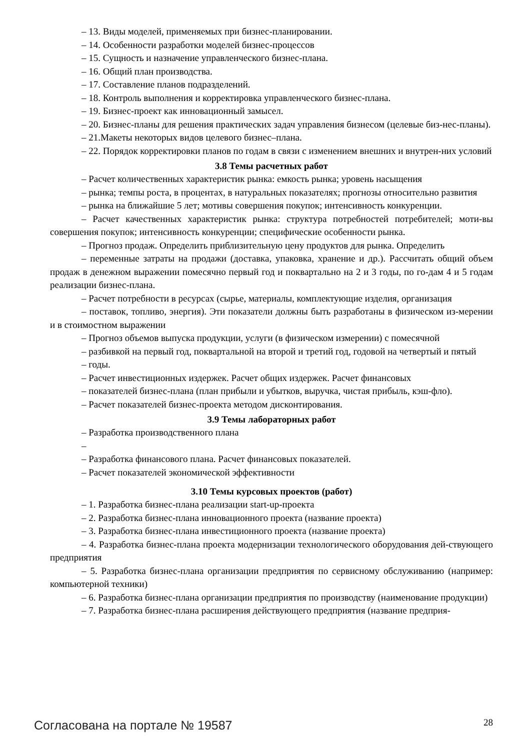– 13. Виды моделей, применяемых при бизнес-планировании.
– 14. Особенности разработки моделей бизнес-процессов
– 15. Сущность и назначение управленческого бизнес-плана.
– 16. Общий план производства.
– 17. Составление планов подразделений.
– 18. Контроль выполнения и корректировка управленческого бизнес-плана.
– 19. Бизнес-проект как инновационный замысел.
– 20. Бизнес-планы для решения практических задач управления бизнесом (целевые биз-нес-планы).
– 21.Макеты некоторых видов целевого бизнес–плана.
– 22. Порядок корректировки планов по годам в связи с изменением внешних и внутрен-них условий
3.8 Темы расчетных работ
– Расчет количественных характеристик рынка: емкость рынка; уровень насыщения
– рынка; темпы роста, в процентах, в натуральных показателях; прогнозы относительно развития
– рынка на ближайшие 5 лет; мотивы совершения покупок; интенсивность конкуренции.
– Расчет качественных характеристик рынка: структура потребностей потребителей; моти-вы совершения покупок; интенсивность конкуренции; специфические особенности рынка.
– Прогноз продаж. Определить приблизительную цену продуктов для рынка. Определить
– переменные затраты на продажи (доставка, упаковка, хранение и др.). Рассчитать общий объем продаж в денежном выражении помесячно первый год и поквартально на 2 и 3 годы, по го-дам 4 и 5 годам реализации бизнес-плана.
– Расчет потребности в ресурсах (сырье, материалы, комплектующие изделия, организация
– поставок, топливо, энергия). Эти показатели должны быть разработаны в физическом из-мерении и в стоимостном выражении
– Прогноз объемов выпуска продукции, услуги (в физическом измерении) с помесячной
– разбивкой на первый год, поквартальной на второй и третий год, годовой на четвертый и пятый
– годы.
– Расчет инвестиционных издержек. Расчет общих издержек. Расчет финансовых
– показателей бизнес-плана (план прибыли и убытков, выручка, чистая прибыль, кэш-фло).
– Расчет показателей бизнес-проекта методом дисконтирования.
3.9 Темы лабораторных работ
– Разработка производственного плана
–
– Разработка финансового плана. Расчет финансовых показателей.
– Расчет показателей экономической эффективности
3.10 Темы курсовых проектов (работ)
– 1. Разработка бизнес-плана реализации start-up-проекта
– 2. Разработка бизнес-плана инновационного проекта (название проекта)
– 3. Разработка бизнес-плана инвестиционного проекта (название проекта)
– 4. Разработка бизнес-плана проекта модернизации технологического оборудования дей-ствующего предприятия
– 5. Разработка бизнес-плана организации предприятия по сервисному обслуживанию (например: компьютерной техники)
– 6. Разработка бизнес-плана организации предприятия по производству (наименование продукции)
– 7. Разработка бизнес-плана расширения действующего предприятия (название предприя-
Согласована на портале № 19587 28